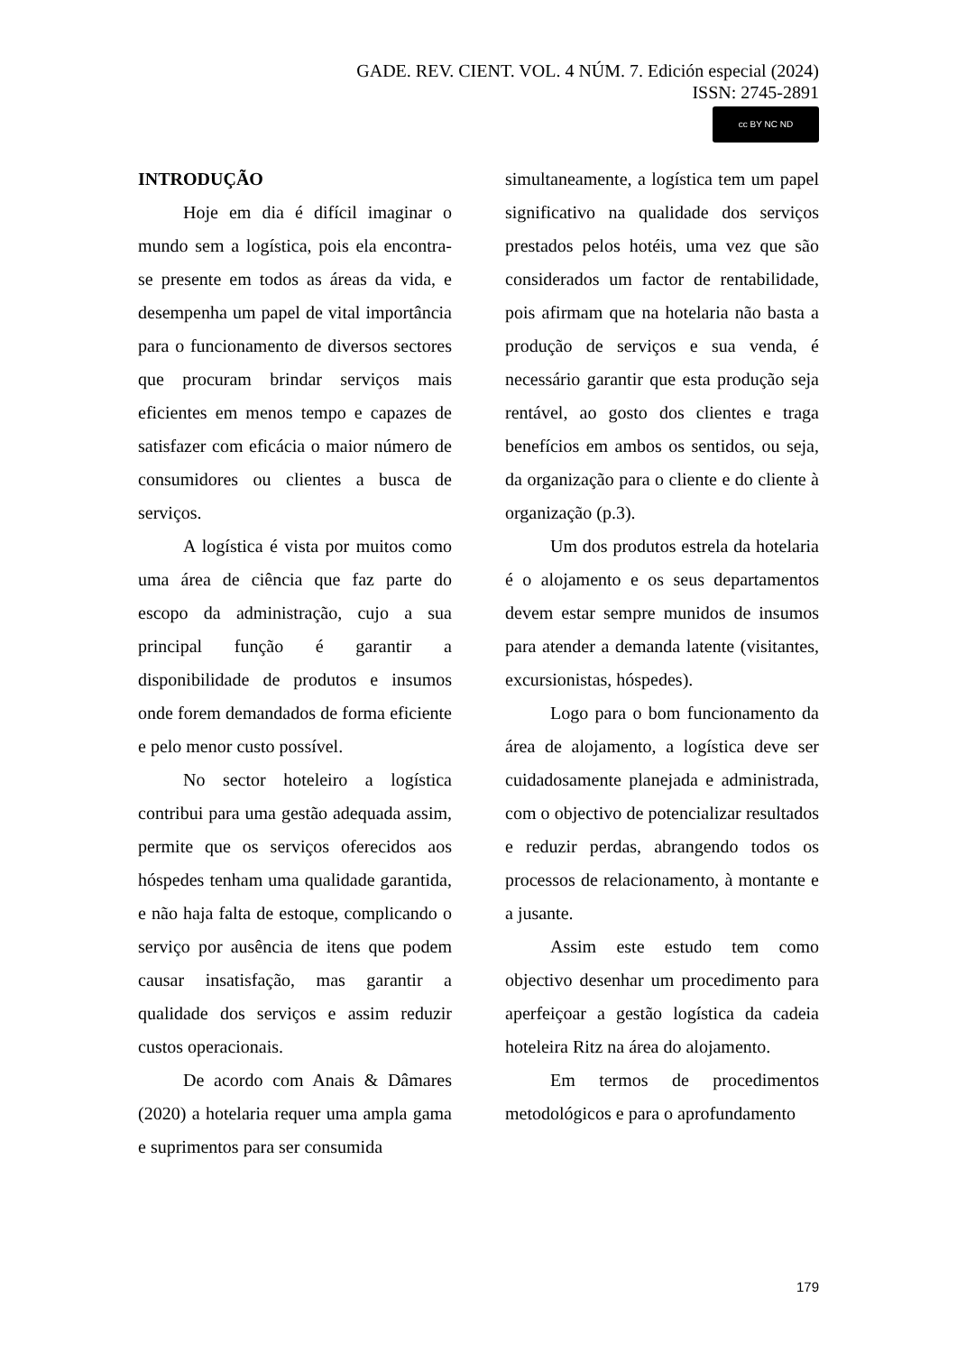GADE. REV. CIENT. VOL. 4 NÚM. 7. Edición especial (2024)
ISSN: 2745-2891
cc BY NC ND
INTRODUÇÃO
Hoje em dia é difícil imaginar o mundo sem a logística, pois ela encontra-se presente em todos as áreas da vida, e desempenha um papel de vital importância para o funcionamento de diversos sectores que procuram brindar serviços mais eficientes em menos tempo e capazes de satisfazer com eficácia o maior número de consumidores ou clientes a busca de serviços.
A logística é vista por muitos como uma área de ciência que faz parte do escopo da administração, cujo a sua principal função é garantir a disponibilidade de produtos e insumos onde forem demandados de forma eficiente e pelo menor custo possível.
No sector hoteleiro a logística contribui para uma gestão adequada assim, permite que os serviços oferecidos aos hóspedes tenham uma qualidade garantida, e não haja falta de estoque, complicando o serviço por ausência de itens que podem causar insatisfação, mas garantir a qualidade dos serviços e assim reduzir custos operacionais.
De acordo com Anais & Dâmares (2020) a hotelaria requer uma ampla gama e suprimentos para ser consumida
simultaneamente, a logística tem um papel significativo na qualidade dos serviços prestados pelos hotéis, uma vez que são considerados um factor de rentabilidade, pois afirmam que na hotelaria não basta a produção de serviços e sua venda, é necessário garantir que esta produção seja rentável, ao gosto dos clientes e traga benefícios em ambos os sentidos, ou seja, da organização para o cliente e do cliente à organização (p.3).
Um dos produtos estrela da hotelaria é o alojamento e os seus departamentos devem estar sempre munidos de insumos para atender a demanda latente (visitantes, excursionistas, hóspedes).
Logo para o bom funcionamento da área de alojamento, a logística deve ser cuidadosamente planejada e administrada, com o objectivo de potencializar resultados e reduzir perdas, abrangendo todos os processos de relacionamento, à montante e a jusante.
Assim este estudo tem como objectivo desenhar um procedimento para aperfeiçoar a gestão logística da cadeia hoteleira Ritz na área do alojamento.
Em termos de procedimentos metodológicos e para o aprofundamento
179